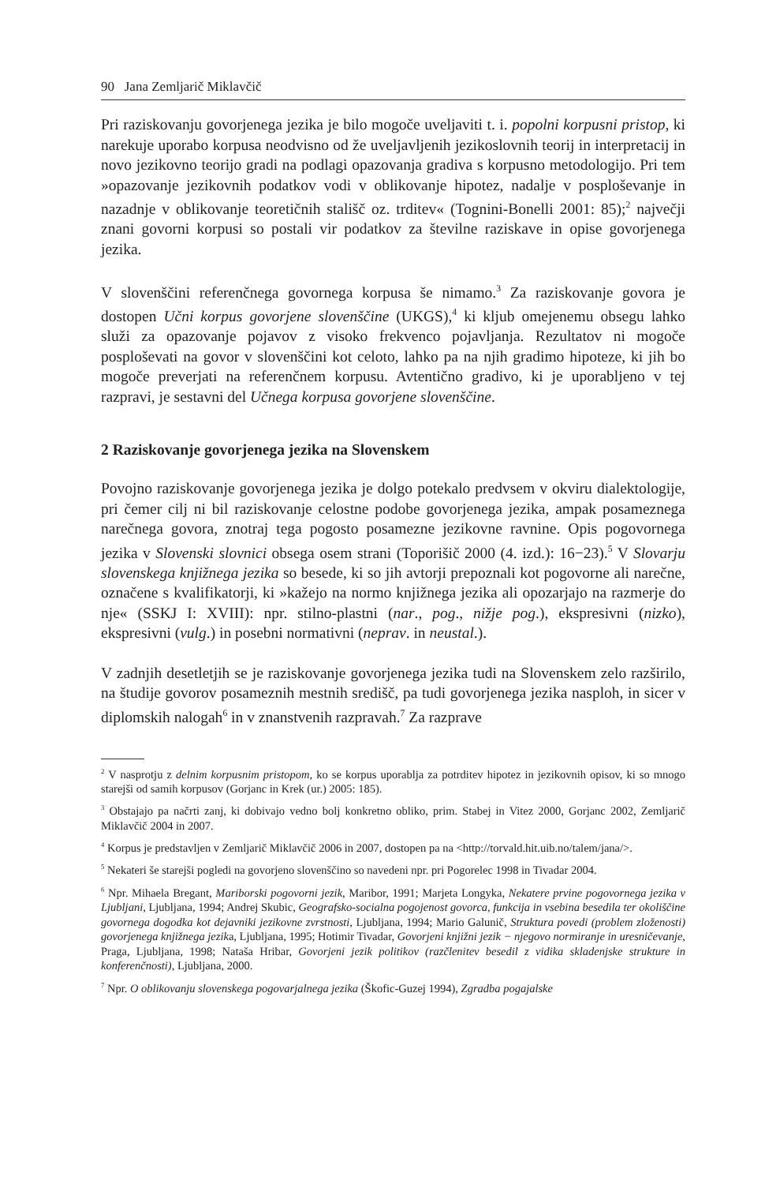90 Jana Zemljarič Miklavčič
Pri raziskovanju govorjenega jezika je bilo mogoče uveljaviti t. i. popolni korpusni pristop, ki narekuje uporabo korpusa neodvisno od že uveljavljenih jezikoslovnih teorij in interpretacij in novo jezikovno teorijo gradi na podlagi opazovanja gradiva s korpusno metodologijo. Pri tem »opazovanje jezikovnih podatkov vodi v oblikovanje hipotez, nadalje v posploševanje in nazadnje v oblikovanje teoretičnih stališč oz. trditev« (Tognini-Bonelli 2001: 85);<sup>2</sup> največji znani govorni korpusi so postali vir podatkov za številne raziskave in opise govorjenega jezika.
V slovenščini referenčnega govornega korpusa še nimamo.<sup>3</sup> Za raziskovanje govora je dostopen Učni korpus govorjene slovenščine (UKGS),<sup>4</sup> ki kljub omejenemu obsegu lahko služi za opazovanje pojavov z visoko frekvenco pojavljanja. Rezultatov ni mogoče posploševati na govor v slovenščini kot celoto, lahko pa na njih gradimo hipoteze, ki jih bo mogoče preverjati na referenčnem korpusu. Avtentično gradivo, ki je uporabljeno v tej razpravi, je sestavni del Učnega korpusa govorjene slovenščine.
2 Raziskovanje govorjenega jezika na Slovenskem
Povojno raziskovanje govorjenega jezika je dolgo potekalo predvsem v okviru dialektologije, pri čemer cilj ni bil raziskovanje celostne podobe govorjenega jezika, ampak posameznega narečnega govora, znotraj tega pogosto posamezne jezikovne ravnine. Opis pogovornega jezika v Slovenski slovnici obsega osem strani (Toporišič 2000 (4. izd.): 16−23).<sup>5</sup> V Slovarju slovenskega knjižnega jezika so besede, ki so jih avtorji prepoznali kot pogovorne ali narečne, označene s kvalifikatorji, ki »kažejo na normo knjižnega jezika ali opozarjajo na razmerje do nje« (SSKJ I: XVIII): npr. stilno-plastni (nar., pog., nižje pog.), ekspresivni (nizko), ekspresivni (vulg.) in posebni normativni (neprav. in neustal.).
V zadnjih desetletjih se je raziskovanje govorjenega jezika tudi na Slovenskem zelo razširilo, na študije govorov posameznih mestnih središč, pa tudi govorjenega jezika nasploh, in sicer v diplomskih nalogah<sup>6</sup> in v znanstvenih razpravah.<sup>7</sup> Za razprave
<sup>2</sup> V nasprotju z delnim korpusnim pristopom, ko se korpus uporablja za potrditev hipotez in jezikovnih opisov, ki so mnogo starejši od samih korpusov (Gorjanc in Krek (ur.) 2005: 185).
<sup>3</sup> Obstajajo pa načrti zanj, ki dobivajo vedno bolj konkretno obliko, prim. Stabej in Vitez 2000, Gorjanc 2002, Zemljarič Miklavčič 2004 in 2007.
<sup>4</sup> Korpus je predstavljen v Zemljarič Miklavčič 2006 in 2007, dostopen pa na <http://torvald.hit.uib.no/talem/jana/>.
<sup>5</sup> Nekateri še starejši pogledi na govorjeno slovenščino so navedeni npr. pri Pogorelec 1998 in Tivadar 2004.
<sup>6</sup> Npr. Mihaela Bregant, Mariborski pogovorni jezik, Maribor, 1991; Marjeta Longyka, Nekatere prvine pogovornega jezika v Ljubljani, Ljubljana, 1994; Andrej Skubic, Geografsko-socialna pogojenost govorca, funkcija in vsebina besedila ter okoliščine govornega dogodka kot dejavniki jezikovne zvrstnosti, Ljubljana, 1994; Mario Galunič, Struktura povedi (problem zloženosti) govorjenega knjižnega jezika, Ljubljana, 1995; Hotimir Tivadar, Govorjeni knjižni jezik − njegovo normiranje in uresničevanje, Praga, Ljubljana, 1998; Nataša Hribar, Govorjeni jezik politikov (razčlenitev besedil z vidika skladenjske strukture in konferenčnosti), Ljubljana, 2000.
<sup>7</sup> Npr. O oblikovanju slovenskega pogovarjalnega jezika (Škofic-Guzej 1994), Zgradba pogajalske